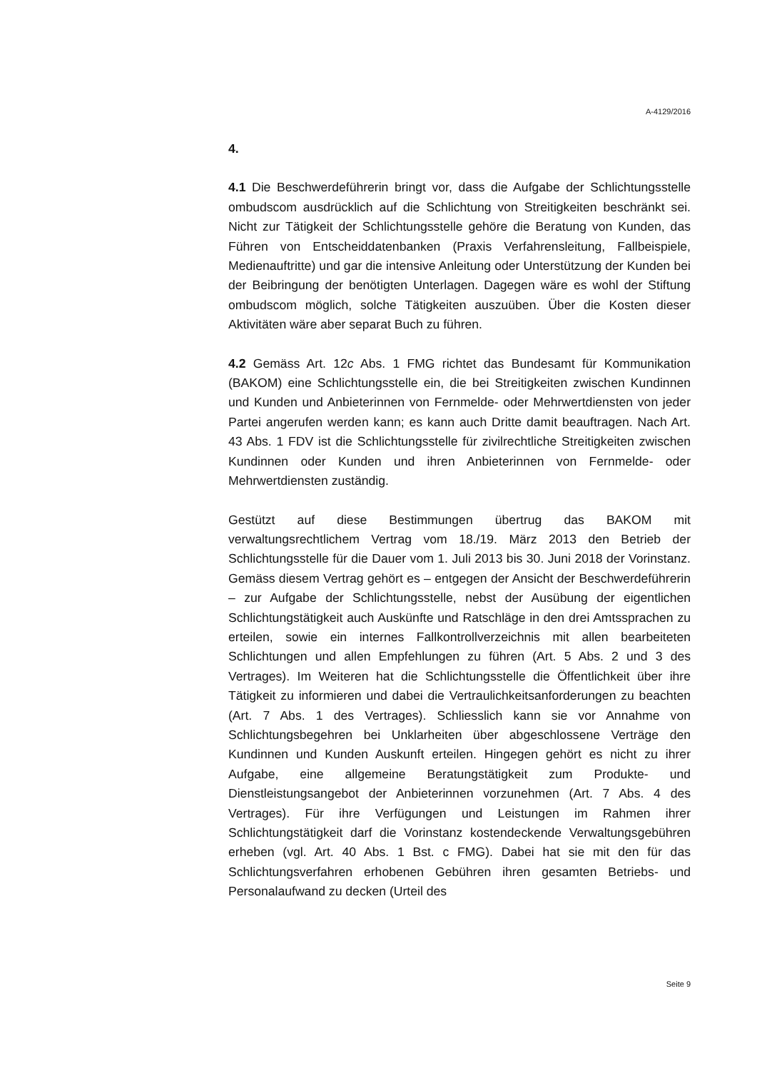A-4129/2016
4.
4.1 Die Beschwerdeführerin bringt vor, dass die Aufgabe der Schlichtungsstelle ombudscom ausdrücklich auf die Schlichtung von Streitigkeiten beschränkt sei. Nicht zur Tätigkeit der Schlichtungsstelle gehöre die Beratung von Kunden, das Führen von Entscheiddatenbanken (Praxis Verfahrensleitung, Fallbeispiele, Medienauftritte) und gar die intensive Anleitung oder Unterstützung der Kunden bei der Beibringung der benötigten Unterlagen. Dagegen wäre es wohl der Stiftung ombudscom möglich, solche Tätigkeiten auszuüben. Über die Kosten dieser Aktivitäten wäre aber separat Buch zu führen.
4.2 Gemäss Art. 12c Abs. 1 FMG richtet das Bundesamt für Kommunikation (BAKOM) eine Schlichtungsstelle ein, die bei Streitigkeiten zwischen Kundinnen und Kunden und Anbieterinnen von Fernmelde- oder Mehrwertdiensten von jeder Partei angerufen werden kann; es kann auch Dritte damit beauftragen. Nach Art. 43 Abs. 1 FDV ist die Schlichtungsstelle für zivilrechtliche Streitigkeiten zwischen Kundinnen oder Kunden und ihren Anbieterinnen von Fernmelde- oder Mehrwertdiensten zuständig.
Gestützt auf diese Bestimmungen übertrug das BAKOM mit verwaltungsrechtlichem Vertrag vom 18./19. März 2013 den Betrieb der Schlichtungsstelle für die Dauer vom 1. Juli 2013 bis 30. Juni 2018 der Vorinstanz. Gemäss diesem Vertrag gehört es – entgegen der Ansicht der Beschwerdeführerin – zur Aufgabe der Schlichtungsstelle, nebst der Ausübung der eigentlichen Schlichtungstätigkeit auch Auskünfte und Ratschläge in den drei Amtssprachen zu erteilen, sowie ein internes Fallkontrollverzeichnis mit allen bearbeiteten Schlichtungen und allen Empfehlungen zu führen (Art. 5 Abs. 2 und 3 des Vertrages). Im Weiteren hat die Schlichtungsstelle die Öffentlichkeit über ihre Tätigkeit zu informieren und dabei die Vertraulichkeitsanforderungen zu beachten (Art. 7 Abs. 1 des Vertrages). Schliesslich kann sie vor Annahme von Schlichtungsbegehren bei Unklarheiten über abgeschlossene Verträge den Kundinnen und Kunden Auskunft erteilen. Hingegen gehört es nicht zu ihrer Aufgabe, eine allgemeine Beratungstätigkeit zum Produkte- und Dienstleistungsangebot der Anbieterinnen vorzunehmen (Art. 7 Abs. 4 des Vertrages). Für ihre Verfügungen und Leistungen im Rahmen ihrer Schlichtungstätigkeit darf die Vorinstanz kostendeckende Verwaltungsgebühren erheben (vgl. Art. 40 Abs. 1 Bst. c FMG). Dabei hat sie mit den für das Schlichtungsverfahren erhobenen Gebühren ihren gesamten Betriebs- und Personalaufwand zu decken (Urteil des
Seite 9